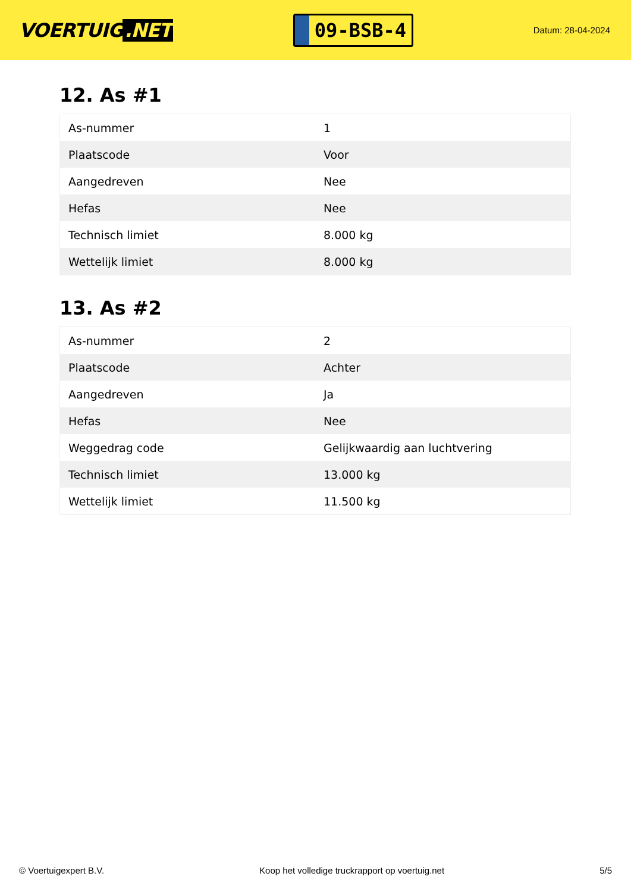VOERTUIG.NET
09-BSB-4
Datum: 28-04-2024
12. As #1
| As-nummer | 1 |
| Plaatscode | Voor |
| Aangedreven | Nee |
| Hefas | Nee |
| Technisch limiet | 8.000 kg |
| Wettelijk limiet | 8.000 kg |
13. As #2
| As-nummer | 2 |
| Plaatscode | Achter |
| Aangedreven | Ja |
| Hefas | Nee |
| Weggedrag code | Gelijkwaardig aan luchtvering |
| Technisch limiet | 13.000 kg |
| Wettelijk limiet | 11.500 kg |
© Voertuigexpert B.V. Koop het volledige truckrapport op voertuig.net 5/5